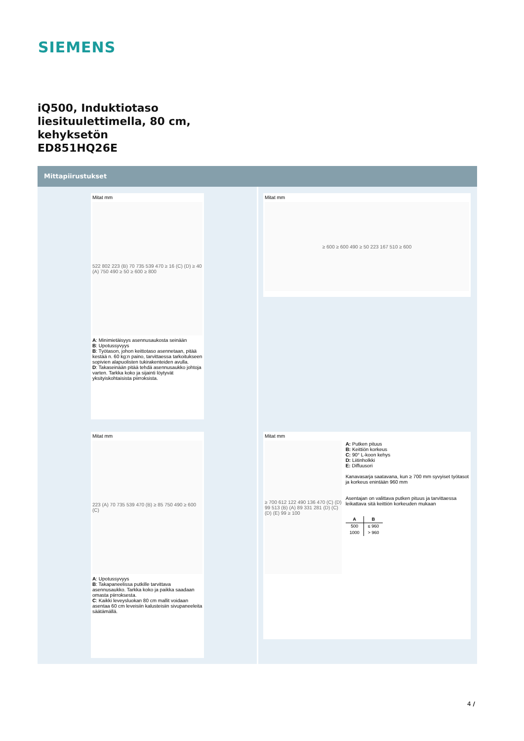SIEMENS
iQ500, Induktiotaso
liesituulettimella, 80 cm,
kehyksetön
ED851HQ26E
Mittapiirustukset
Mitat mm
522 802 223 (B) 70 735 539 470 ≥ 16 (C) (D) ≥ 40 (A) 750 490 ≥ 50 ≥ 600 ≥ 800
A: Minimietäisyys asennusaukosta seinään
B: Upotussyvyys
B: Työtason, johon keittotaso asennetaan, pitää kestää n. 60 kg:n paino, tarvittaessa tarkoitukseen sopivien alapuolisten tukirakenteiden avulla.
D: Takaseinään pitää tehdä asennusaukko johtoja varten. Tarkka koko ja sijainti löytyvät yksityiskohtaisista piirroksista.
Mitat mm
≥ 600 ≥ 600 490 ≥ 50 223 167 510 ≥ 600
Mitat mm
223 (A) 70 735 539 470 (B) ≥ 85 750 490 ≥ 600 (C)
A: Upotussyvyys
B: Takapaneelissa putkille tarvittava asennusaukko. Tarkka koko ja paikka saadaan omasta piirroksesta.
C: Kaikki leveysluokan 80 cm mallit voidaan asentaa 60 cm leveisiin kalusteisiin sivupaneeleita säätämällä.
Mitat mm
≥ 700 612 122 490 136 470 (C) (D) 99 513 (B) (A) 89 331 281 (D) (C) (D) (E) 99 ≥ 100
A: Putken pituus
B: Keittiön korkeus
C: 90° L-koon kehys
D: Liitinholkki
E: Diffuusori
Kanavasarja saatavana, kun ≥ 700 mm syvyiset työtasot ja korkeus enintään 960 mm
Asentajan on valittava putken pituus ja tarvittaessa leikattava sitä keittiön korkeuden mukaan
| A | B |
| --- | --- |
| 500 | ≤ 960 |
| 1000 | > 960 |
4 /